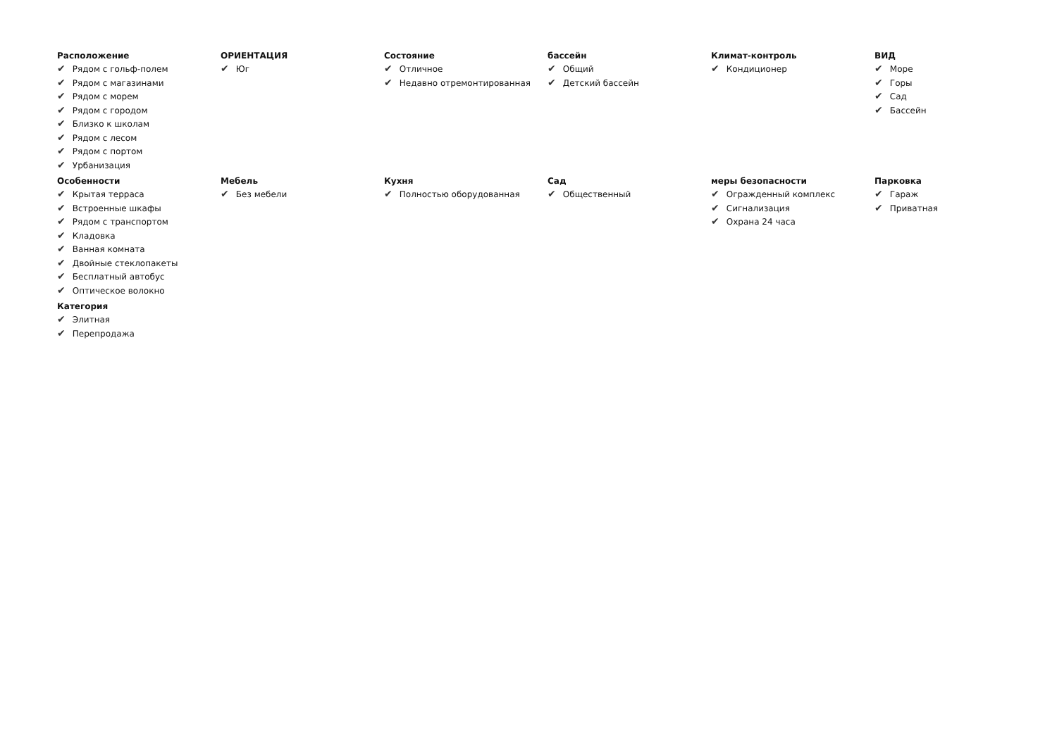Расположение
✔ Рядом с гольф-полем
✔ Рядом с магазинами
✔ Рядом с морем
✔ Рядом с городом
✔ Близко к школам
✔ Рядом с лесом
✔ Рядом с портом
✔ Урбанизация
ОРИЕНТАЦИЯ
✔ Юг
Состояние
✔ Отличное
✔ Недавно отремонтированная
бассейн
✔ Общий
✔ Детский бассейн
Климат-контроль
✔ Кондиционер
ВИД
✔ Море
✔ Горы
✔ Сад
✔ Бассейн
Особенности
✔ Крытая терраса
✔ Встроенные шкафы
✔ Рядом с транспортом
✔ Кладовка
✔ Ванная комната
✔ Двойные стеклопакеты
✔ Бесплатный автобус
✔ Оптическое волокно
Мебель
✔ Без мебели
Кухня
✔ Полностью оборудованная
Сад
✔ Общественный
меры безопасности
✔ Огражденный комплекс
✔ Сигнализация
✔ Охрана 24 часа
Парковка
✔ Гараж
✔ Приватная
Категория
✔ Элитная
✔ Перепродажа